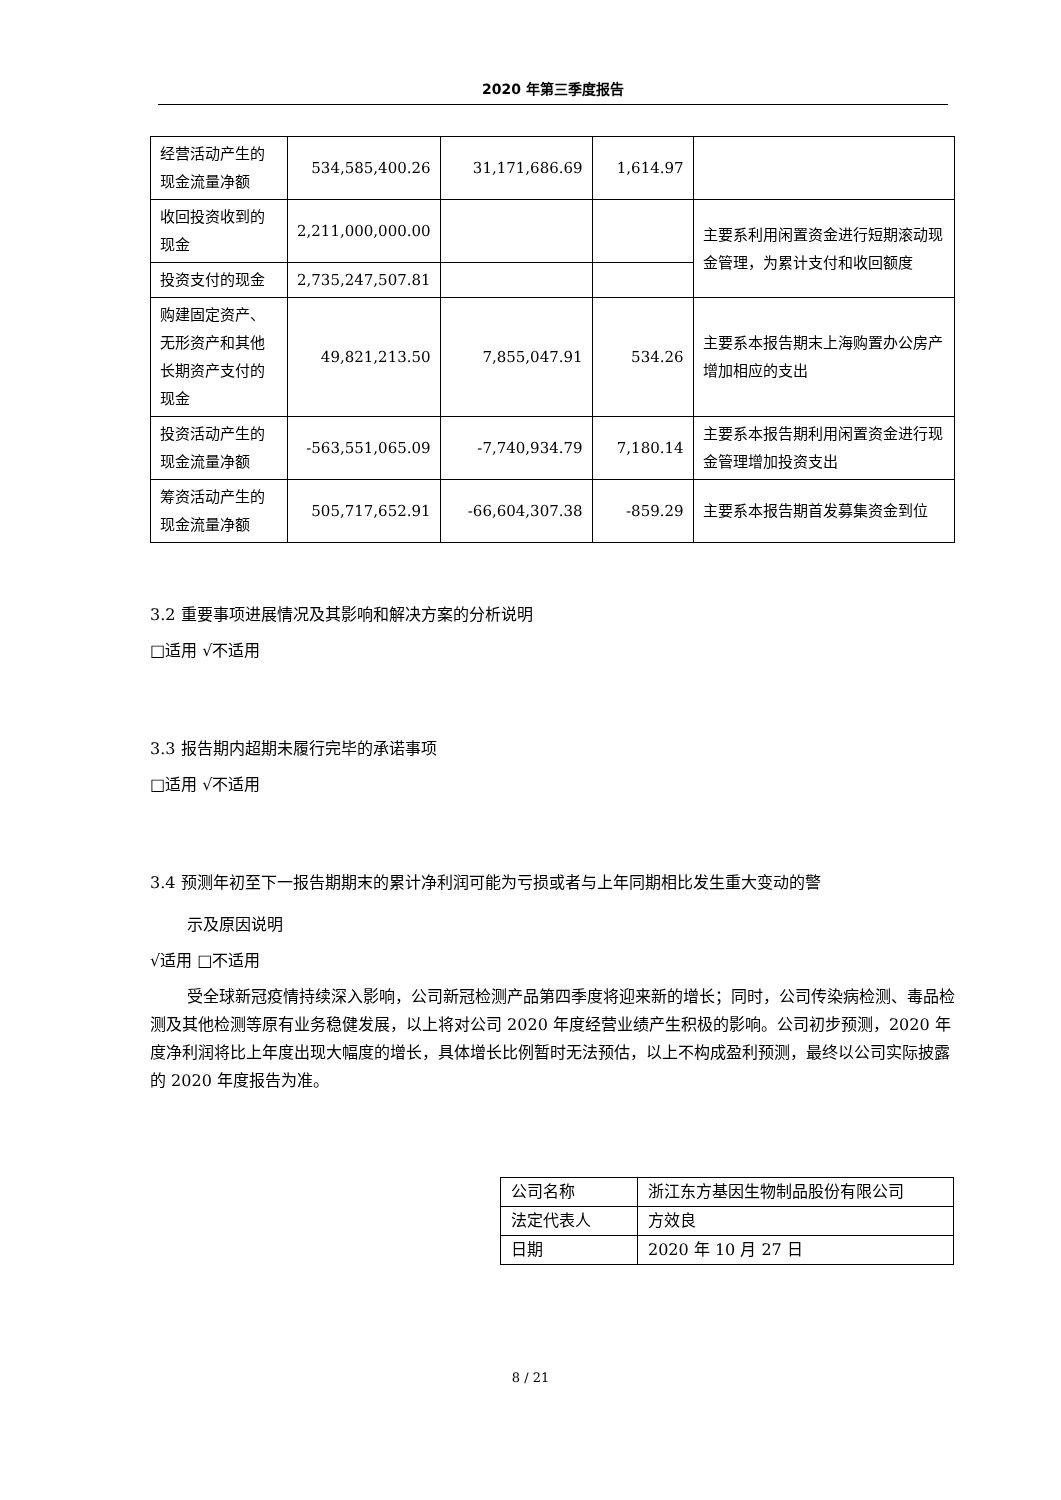2020 年第三季度报告
| 经营活动产生的现金流量净额 | 534,585,400.26 | 31,171,686.69 | 1,614.97 | |
| 收回投资收到的现金 | 2,211,000,000.00 | | | 主要系利用闲置资金进行短期滚动现金管理，为累计支付和收回额度 |
| 投资支付的现金 | 2,735,247,507.81 | | | |
| 购建固定资产、无形资产和其他长期资产支付的现金 | 49,821,213.50 | 7,855,047.91 | 534.26 | 主要系本报告期末上海购置办公房产增加相应的支出 |
| 投资活动产生的现金流量净额 | -563,551,065.09 | -7,740,934.79 | 7,180.14 | 主要系本报告期利用闲置资金进行现金管理增加投资支出 |
| 筹资活动产生的现金流量净额 | 505,717,652.91 | -66,604,307.38 | -859.29 | 主要系本报告期首发募集资金到位 |
3.2 重要事项进展情况及其影响和解决方案的分析说明
□适用 √不适用
3.3 报告期内超期未履行完毕的承诺事项
□适用 √不适用
3.4 预测年初至下一报告期期末的累计净利润可能为亏损或者与上年同期相比发生重大变动的警
示及原因说明
√适用 □不适用
受全球新冠疫情持续深入影响，公司新冠检测产品第四季度将迎来新的增长；同时，公司传染病检测、毒品检测及其他检测等原有业务稳健发展，以上将对公司 2020 年度经营业绩产生积极的影响。公司初步预测，2020 年度净利润将比上年度出现大幅度的增长，具体增长比例暂时无法预估，以上不构成盈利预测，最终以公司实际披露的 2020 年度报告为准。
| 公司名称 | 浙江东方基因生物制品股份有限公司 |
| 法定代表人 | 方效良 |
| 日期 | 2020 年 10 月 27 日 |
8 / 21